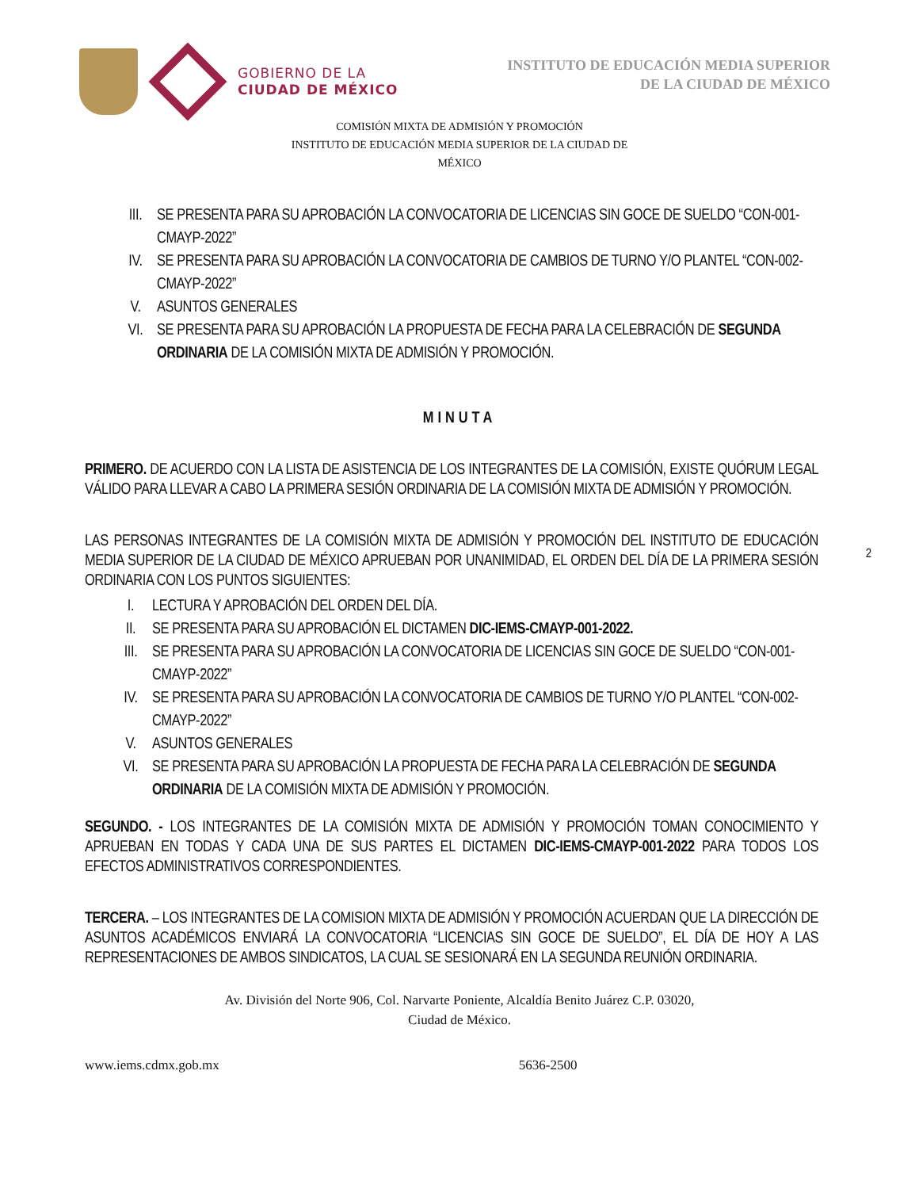GOBIERNO DE LA
CIUDAD DE MÉXICO
INSTITUTO DE EDUCACIÓN MEDIA SUPERIOR
DE LA CIUDAD DE MÉXICO
COMISIÓN MIXTA DE ADMISIÓN Y PROMOCIÓN
INSTITUTO DE EDUCACIÓN MEDIA SUPERIOR DE LA CIUDAD DE
MÉXICO
III. SE PRESENTA PARA SU APROBACIÓN LA CONVOCATORIA DE LICENCIAS SIN GOCE DE SUELDO “CON-001-CMAYP-2022”
IV. SE PRESENTA PARA SU APROBACIÓN LA CONVOCATORIA DE CAMBIOS DE TURNO Y/O PLANTEL “CON-002-CMAYP-2022”
V. ASUNTOS GENERALES
VI. SE PRESENTA PARA SU APROBACIÓN LA PROPUESTA DE FECHA PARA LA CELEBRACIÓN DE SEGUNDA ORDINARIA DE LA COMISIÓN MIXTA DE ADMISIÓN Y PROMOCIÓN.
MINUTA
PRIMERO. DE ACUERDO CON LA LISTA DE ASISTENCIA DE LOS INTEGRANTES DE LA COMISIÓN, EXISTE QUÓRUM LEGAL VÁLIDO PARA LLEVAR A CABO LA PRIMERA SESIÓN ORDINARIA DE LA COMISIÓN MIXTA DE ADMISIÓN Y PROMOCIÓN.
LAS PERSONAS INTEGRANTES DE LA COMISIÓN MIXTA DE ADMISIÓN Y PROMOCIÓN DEL INSTITUTO DE EDUCACIÓN MEDIA SUPERIOR DE LA CIUDAD DE MÉXICO APRUEBAN POR UNANIMIDAD, EL ORDEN DEL DÍA DE LA PRIMERA SESIÓN ORDINARIA CON LOS PUNTOS SIGUIENTES:
2
I. LECTURA Y APROBACIÓN DEL ORDEN DEL DÍA.
II. SE PRESENTA PARA SU APROBACIÓN EL DICTAMEN DIC-IEMS-CMAYP-001-2022.
III. SE PRESENTA PARA SU APROBACIÓN LA CONVOCATORIA DE LICENCIAS SIN GOCE DE SUELDO “CON-001-CMAYP-2022”
IV. SE PRESENTA PARA SU APROBACIÓN LA CONVOCATORIA DE CAMBIOS DE TURNO Y/O PLANTEL “CON-002-CMAYP-2022”
V. ASUNTOS GENERALES
VI. SE PRESENTA PARA SU APROBACIÓN LA PROPUESTA DE FECHA PARA LA CELEBRACIÓN DE SEGUNDA ORDINARIA DE LA COMISIÓN MIXTA DE ADMISIÓN Y PROMOCIÓN.
SEGUNDO. - LOS INTEGRANTES DE LA COMISIÓN MIXTA DE ADMISIÓN Y PROMOCIÓN TOMAN CONOCIMIENTO Y APRUEBAN EN TODAS Y CADA UNA DE SUS PARTES EL DICTAMEN DIC-IEMS-CMAYP-001-2022 PARA TODOS LOS EFECTOS ADMINISTRATIVOS CORRESPONDIENTES.
TERCERA. – LOS INTEGRANTES DE LA COMISION MIXTA DE ADMISIÓN Y PROMOCIÓN ACUERDAN QUE LA DIRECCIÓN DE ASUNTOS ACADÉMICOS ENVIARÁ LA CONVOCATORIA “LICENCIAS SIN GOCE DE SUELDO”, EL DÍA DE HOY A LAS REPRESENTACIONES DE AMBOS SINDICATOS, LA CUAL SE SESIONARÁ EN LA SEGUNDA REUNIÓN ORDINARIA.
Av. División del Norte 906, Col. Narvarte Poniente, Alcaldía Benito Juárez C.P. 03020,
Ciudad de México.
www.iems.cdmx.gob.mx 5636-2500